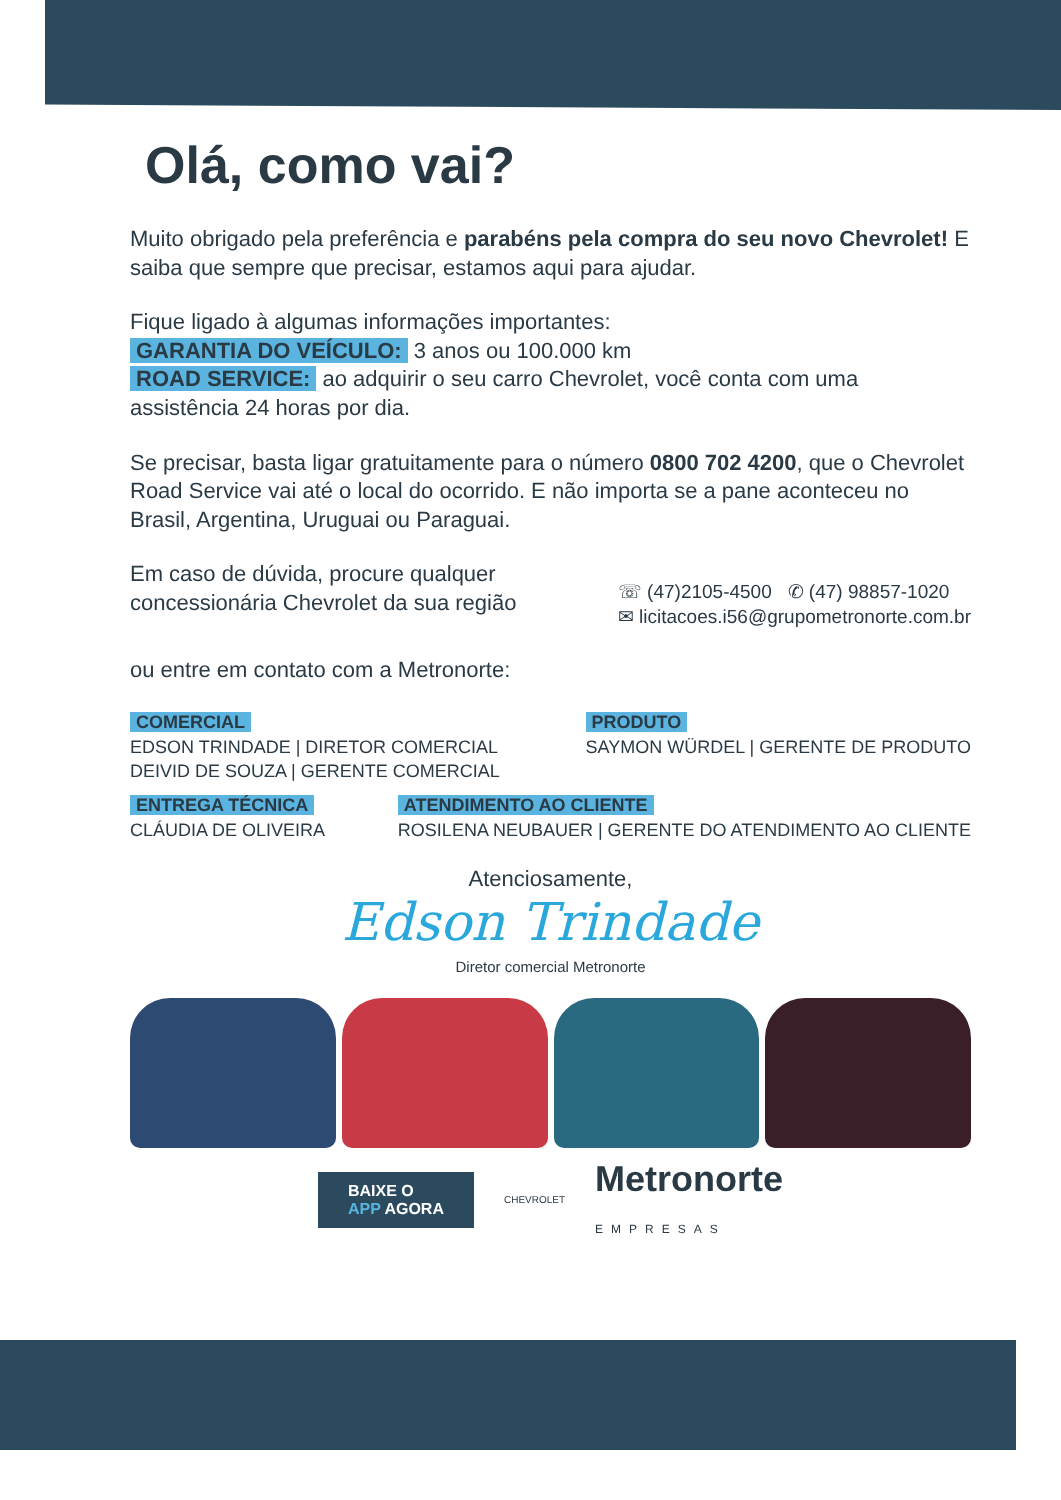Olá, como vai?
Muito obrigado pela preferência e parabéns pela compra do seu novo Chevrolet! E saiba que sempre que precisar, estamos aqui para ajudar.
Fique ligado à algumas informações importantes:
GARANTIA DO VEÍCULO: 3 anos ou 100.000 km
ROAD SERVICE: ao adquirir o seu carro Chevrolet, você conta com uma assistência 24 horas por dia.
Se precisar, basta ligar gratuitamente para o número 0800 702 4200, que o Chevrolet Road Service vai até o local do ocorrido. E não importa se a pane aconteceu no Brasil, Argentina, Uruguai ou Paraguai.
Em caso de dúvida, procure qualquer
concessionária Chevrolet da sua região
☏ (47)2105-4500 ✆ (47) 98857-1020
✉ licitacoes.i56@grupometronorte.com.br
ou entre em contato com a Metronorte:
COMERCIAL
EDSON TRINDADE | DIRETOR COMERCIAL
DEIVID DE SOUZA | GERENTE COMERCIAL
PRODUTO
SAYMON WÜRDEL | GERENTE DE PRODUTO
ENTREGA TÉCNICA
CLÁUDIA DE OLIVEIRA
ATENDIMENTO AO CLIENTE
ROSILENA NEUBAUER | GERENTE DO ATENDIMENTO AO CLIENTE
Atenciosamente,
Edson Trindade
Diretor comercial Metronorte
BAIXE O
APP AGORA
CHEVROLET
Metronorte
EMPRESAS